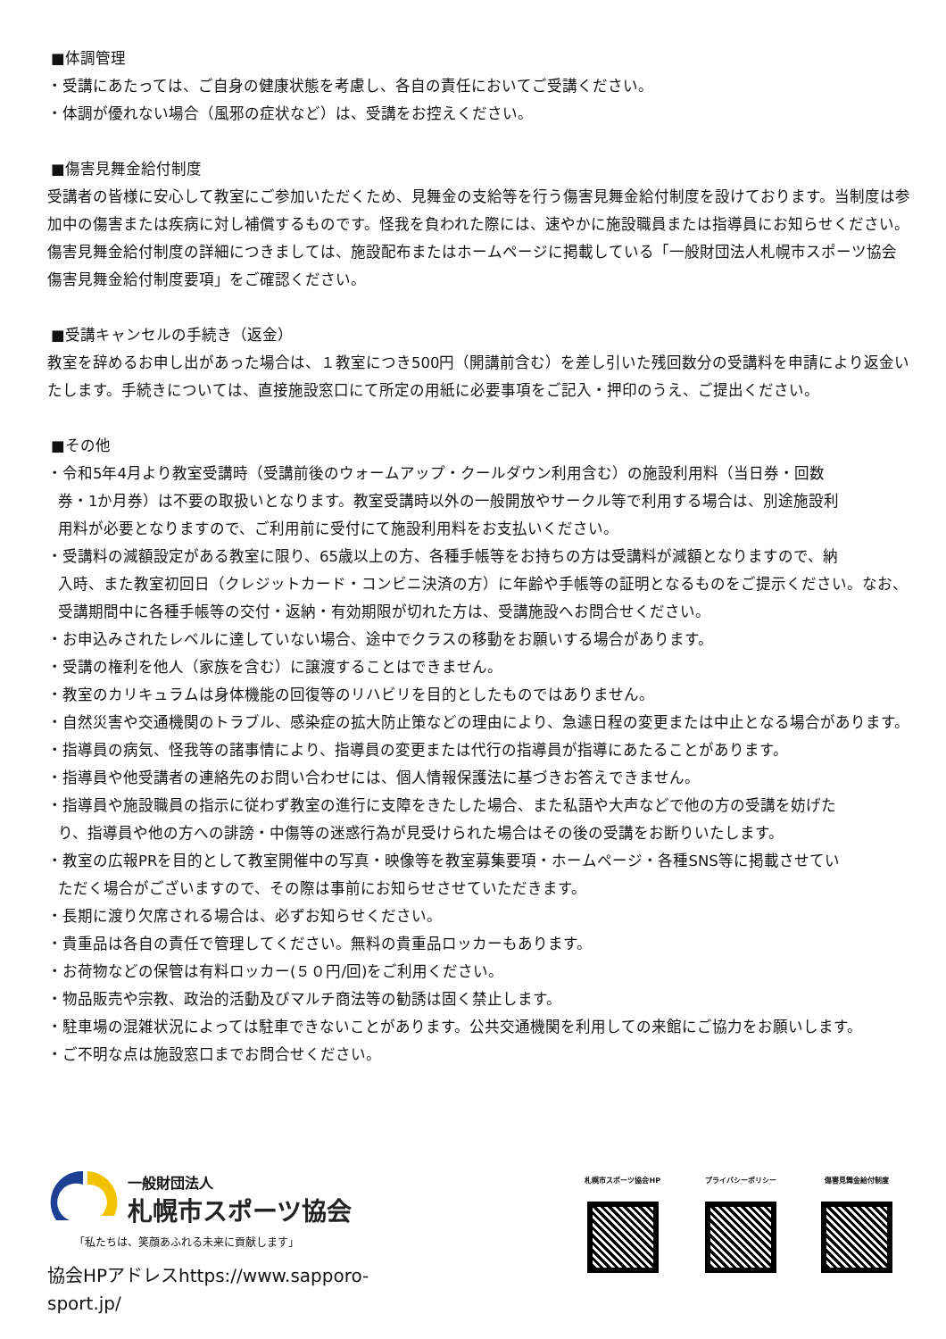■体調管理
・受講にあたっては、ご自身の健康状態を考慮し、各自の責任においてご受講ください。
・体調が優れない場合（風邪の症状など）は、受講をお控えください。
■傷害見舞金給付制度
受講者の皆様に安心して教室にご参加いただくため、見舞金の支給等を行う傷害見舞金給付制度を設けております。当制度は参加中の傷害または疾病に対し補償するものです。怪我を負われた際には、速やかに施設職員または指導員にお知らせください。
傷害見舞金給付制度の詳細につきましては、施設配布またはホームページに掲載している「一般財団法人札幌市スポーツ協会傷害見舞金給付制度要項」をご確認ください。
■受講キャンセルの手続き（返金）
教室を辞めるお申し出があった場合は、１教室につき500円（開講前含む）を差し引いた残回数分の受講料を申請により返金いたします。手続きについては、直接施設窓口にて所定の用紙に必要事項をご記入・押印のうえ、ご提出ください。
■その他
・令和5年4月より教室受講時（受講前後のウォームアップ・クールダウン利用含む）の施設利用料（当日券・回数
券・1か月券）は不要の取扱いとなります。教室受講時以外の一般開放やサークル等で利用する場合は、別途施設利
用料が必要となりますので、ご利用前に受付にて施設利用料をお支払いください。
・受講料の減額設定がある教室に限り、65歳以上の方、各種手帳等をお持ちの方は受講料が減額となりますので、納
入時、また教室初回日（クレジットカード・コンビニ決済の方）に年齢や手帳等の証明となるものをご提示ください。なお、
受講期間中に各種手帳等の交付・返納・有効期限が切れた方は、受講施設へお問合せください。
・お申込みされたレベルに達していない場合、途中でクラスの移動をお願いする場合があります。
・受講の権利を他人（家族を含む）に譲渡することはできません。
・教室のカリキュラムは身体機能の回復等のリハビリを目的としたものではありません。
・自然災害や交通機関のトラブル、感染症の拡大防止策などの理由により、急遽日程の変更または中止となる場合があります。
・指導員の病気、怪我等の諸事情により、指導員の変更または代行の指導員が指導にあたることがあります。
・指導員や他受講者の連絡先のお問い合わせには、個人情報保護法に基づきお答えできません。
・指導員や施設職員の指示に従わず教室の進行に支障をきたした場合、また私語や大声などで他の方の受講を妨げた
り、指導員や他の方への誹謗・中傷等の迷惑行為が見受けられた場合はその後の受講をお断りいたします。
・教室の広報PRを目的として教室開催中の写真・映像等を教室募集要項・ホームページ・各種SNS等に掲載させてい
ただく場合がございますので、その際は事前にお知らせさせていただきます。
・長期に渡り欠席される場合は、必ずお知らせください。
・貴重品は各自の責任で管理してください。無料の貴重品ロッカーもあります。
・お荷物などの保管は有料ロッカー(５０円/回)をご利用ください。
・物品販売や宗教、政治的活動及びマルチ商法等の勧誘は固く禁止します。
・駐車場の混雑状況によっては駐車できないことがあります。公共交通機関を利用しての来館にご協力をお願いします。
・ご不明な点は施設窓口までお問合せください。
一般財団法人
札幌市スポーツ協会
「私たちは、笑顔あふれる未来に貢献します」
協会HPアドレスhttps://www.sapporo-sport.jp/
札幌市スポーツ協会HP プライバシーポリシー 傷害見舞金給付制度